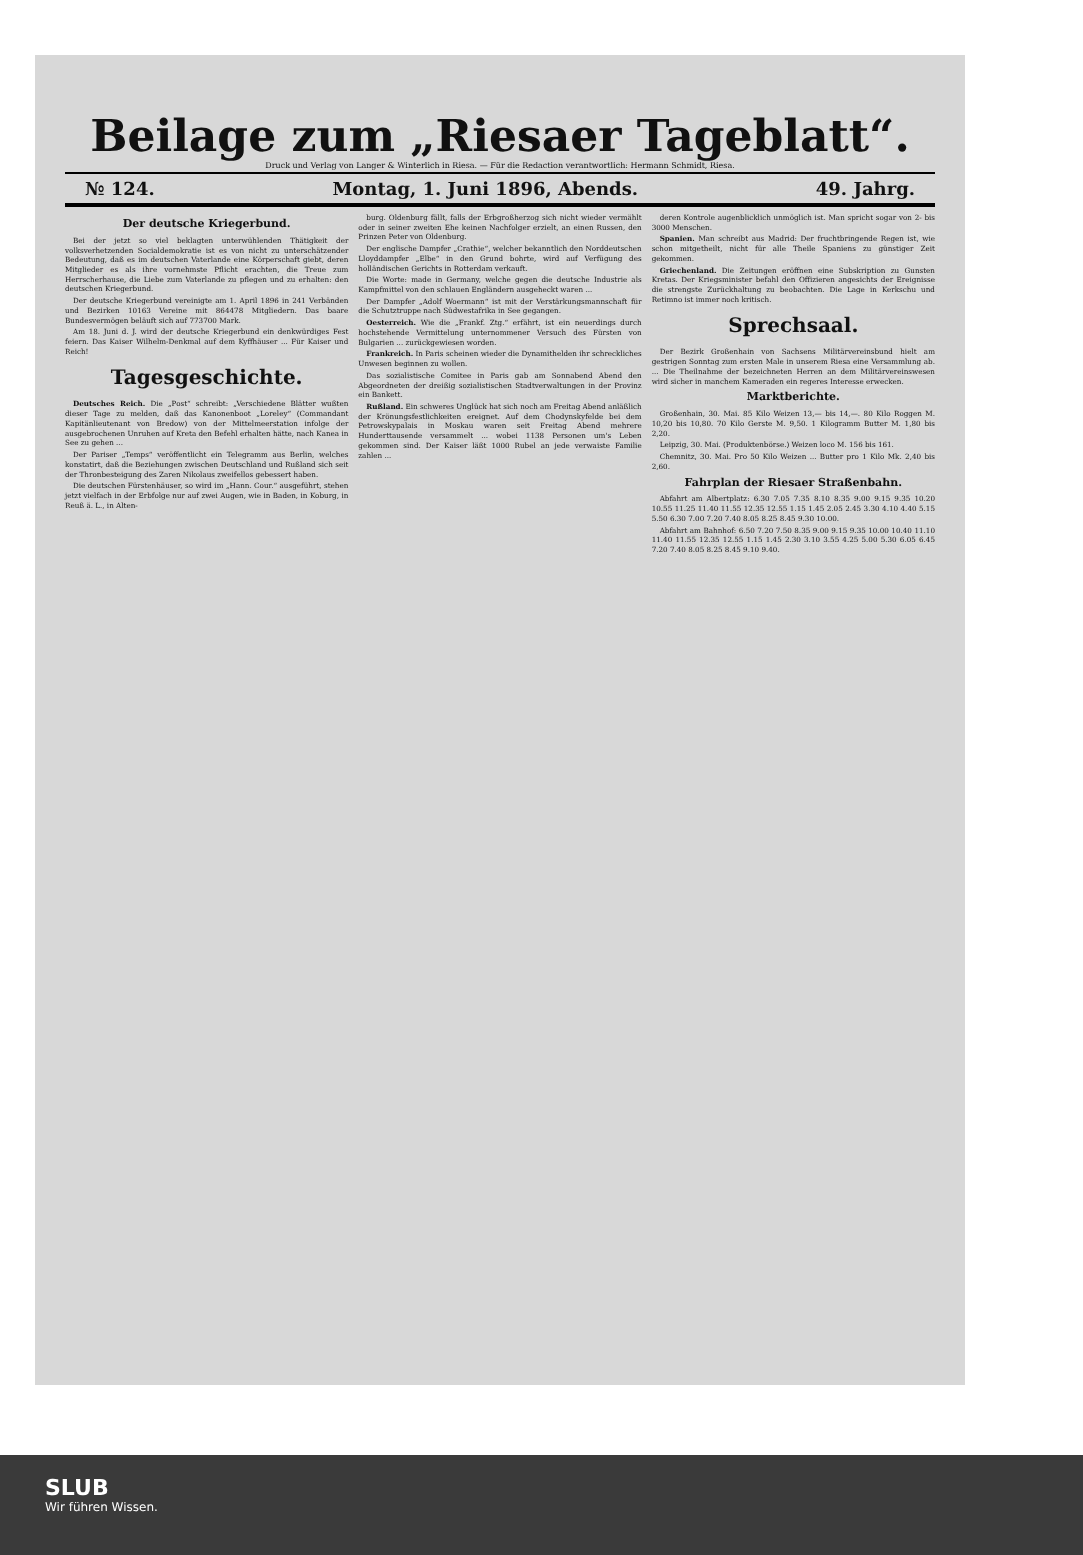Beilage zum „Riesaer Tageblatt“.
Druck und Verlag von Langer & Winterlich in Riesa. — Für die Redaction verantwortlich: Hermann Schmidt, Riesa.
№ 124. Montag, 1. Juni 1896, Abends. 49. Jahrg.
Der deutsche Kriegerbund.
Bei der jetzt so viel beklagten unterwühlenden Thätigkeit der volksverhetzenden Socialdemokratie ist es von nicht zu unterschätzender Bedeutung, daß es im deutschen Vaterlande eine Körperschaft giebt, deren Mitglieder es als ihre vornehmste Pflicht erachten, die Treue zum Herrscherhause, die Liebe zum Vaterlande zu pflegen und zu erhalten: den deutschen Kriegerbund.
Der deutsche Kriegerbund vereinigte am 1. April 1896 in 241 Verbänden und Bezirken 10163 Vereine mit 864478 Mitgliedern. Das baare Bundesvermögen beläuft sich auf 773700 Mark.
Am 18. Juni d. J. wird der deutsche Kriegerbund ein denkwürdiges Fest feiern. Das Kaiser Wilhelm-Denkmal auf dem Kyffhäuser ... Für Kaiser und Reich!
Tagesgeschichte.
Deutsches Reich. Die „Post“ schreibt: „Verschiedene Blätter wußten dieser Tage zu melden, daß das Kanonenboot „Loreley“ (Commandant Kapitänlieutenant von Bredow) von der Mittelmeerstation infolge der ausgebrochenen Unruhen auf Kreta den Befehl erhalten hätte, nach Kanea in See zu gehen ...
Der Pariser „Temps“ veröffentlicht ein Telegramm aus Berlin, welches konstatirt, daß die Beziehungen zwischen Deutschland und Rußland sich seit der Thronbesteigung des Zaren Nikolaus zweifellos gebessert haben.
Die deutschen Fürstenhäuser, so wird im „Hann. Cour.“ ausgeführt, stehen jetzt vielfach in der Erbfolge nur auf zwei Augen, wie in Baden, in Koburg, in Reuß ä. L., in Alten-
burg. Oldenburg fällt, falls der Erbgroßherzog sich nicht wieder vermählt oder in seiner zweiten Ehe keinen Nachfolger erzielt, an einen Russen, den Prinzen Peter von Oldenburg.
Der englische Dampfer „Crathie“, welcher bekanntlich den Norddeutschen Lloyddampfer „Elbe“ in den Grund bohrte, wird auf Verfügung des holländischen Gerichts in Rotterdam verkauft.
Die Worte: made in Germany, welche gegen die deutsche Industrie als Kampfmittel von den schlauen Engländern ausgeheckt waren ...
Der Dampfer „Adolf Woermann“ ist mit der Verstärkungsmannschaft für die Schutztruppe nach Südwestafrika in See gegangen.
Oesterreich. Wie die „Frankf. Ztg.“ erfährt, ist ein neuerdings durch hochstehende Vermittelung unternommener Versuch des Fürsten von Bulgarien ... zurückgewiesen worden.
Frankreich. In Paris scheinen wieder die Dynamithelden ihr schreckliches Unwesen beginnen zu wollen.
Das sozialistische Comitee in Paris gab am Sonnabend Abend den Abgeordneten der dreißig sozialistischen Stadtverwaltungen in der Provinz ein Bankett.
Rußland. Ein schweres Unglück hat sich noch am Freitag Abend anläßlich der Krönungsfestlichkeiten ereignet. Auf dem Chodynskyfelde bei dem Petrowskypalais in Moskau waren seit Freitag Abend mehrere Hunderttausende versammelt ... wobei 1138 Personen um's Leben gekommen sind. Der Kaiser läßt 1000 Rubel an jede verwaiste Familie zahlen ...
deren Kontrole augenblicklich unmöglich ist. Man spricht sogar von 2- bis 3000 Menschen.
Spanien. Man schreibt aus Madrid: Der fruchtbringende Regen ist, wie schon mitgetheilt, nicht für alle Theile Spaniens zu günstiger Zeit gekommen.
Griechenland. Die Zeitungen eröffnen eine Subskription zu Gunsten Kretas. Der Kriegsminister befahl den Offizieren angesichts der Ereignisse die strengste Zurückhaltung zu beobachten. Die Lage in Kerkschu und Retimno ist immer noch kritisch.
Sprechsaal.
Der Bezirk Großenhain von Sachsens Militärvereinsbund hielt am gestrigen Sonntag zum ersten Male in unserem Riesa eine Versammlung ab. ... Die Theilnahme der bezeichneten Herren an dem Militärvereinswesen wird sicher in manchem Kameraden ein regeres Interesse erwecken.
Marktberichte.
Großenhain, 30. Mai. 85 Kilo Weizen 13,— bis 14,—. 80 Kilo Roggen M. 10,20 bis 10,80. 70 Kilo Gerste M. 9,50. 1 Kilogramm Butter M. 1,80 bis 2,20.
Leipzig, 30. Mai. (Produktenbörse.) Weizen loco M. 156 bis 161.
Chemnitz, 30. Mai. Pro 50 Kilo Weizen ... Butter pro 1 Kilo Mk. 2,40 bis 2,60.
Fahrplan der Riesaer Straßenbahn.
Abfahrt am Albertplatz: 6.30 7.05 7.35 8.10 8.35 9.00 9.15 9.35 10.20 10.55 11.25 11.40 11.55 12.35 12.55 1.15 1.45 2.05 2.45 3.30 4.10 4.40 5.15 5.50 6.30 7.00 7.20 7.40 8.05 8.25 8.45 9.30 10.00.
Abfahrt am Bahnhof: 6.50 7.20 7.50 8.35 9.00 9.15 9.35 10.00 10.40 11.10 11.40 11.55 12.35 12.55 1.15 1.45 2.30 3.10 3.55 4.25 5.00 5.30 6.05 6.45 7.20 7.40 8.05 8.25 8.45 9.10 9.40.
SLUB
Wir führen Wissen.